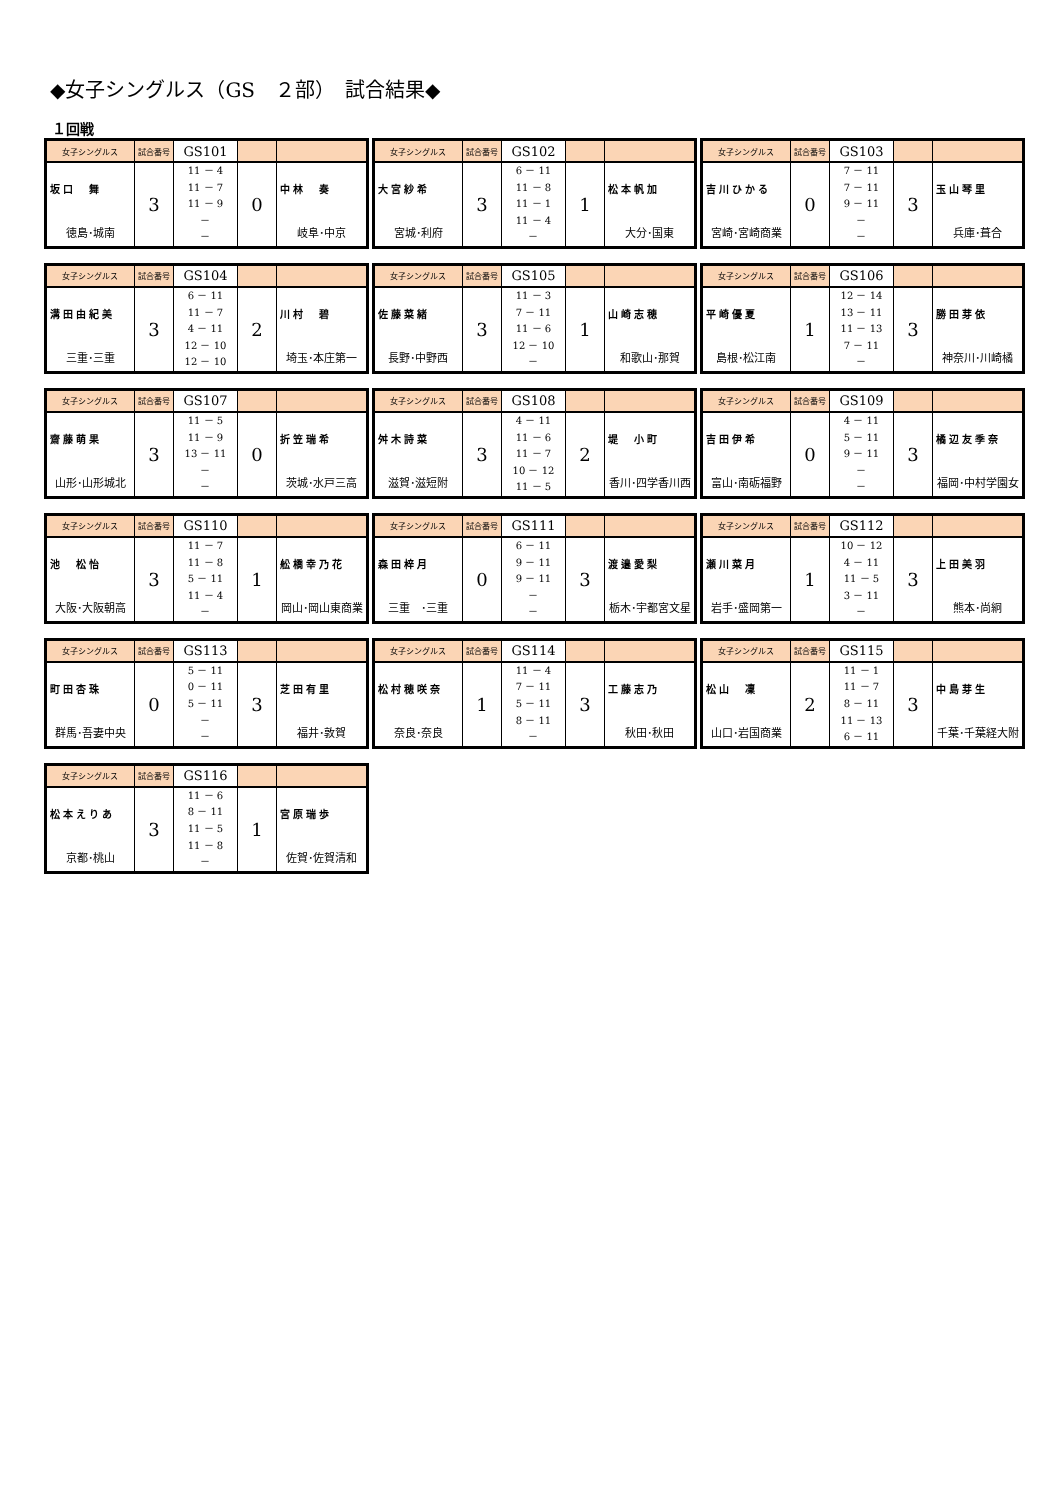◆女子シングルス（GS　２部）　試合結果◆
１回戦
| 女子シングルス | 試合番号 | GS101 | | |
| 坂口 舞 徳島･城南 | 3 | 11 － 4 11 － 7 11 － 9 － － | 0 | 中林 奏 岐阜･中京 |
| 女子シングルス | 試合番号 | GS102 | | |
| 大宮紗希 宮城･利府 | 3 | 6 － 11 11 － 8 11 － 1 11 － 4 － | 1 | 松本帆加 大分･国東 |
| 女子シングルス | 試合番号 | GS103 | | |
| 吉川ひかる 宮崎･宮崎商業 | 0 | 7 － 11 7 － 11 9 － 11 － － | 3 | 玉山琴里 兵庫･葺合 |
| 女子シングルス | 試合番号 | GS104 | | |
| 溝田由紀美 三重･三重 | 3 | 6 － 11 11 － 7 4 － 11 12 － 10 12 － 10 | 2 | 川村 碧 埼玉･本庄第一 |
| 女子シングルス | 試合番号 | GS105 | | |
| 佐藤菜緒 長野･中野西 | 3 | 11 － 3 7 － 11 11 － 6 12 － 10 － | 1 | 山崎志穂 和歌山･那賀 |
| 女子シングルス | 試合番号 | GS106 | | |
| 平崎優夏 島根･松江南 | 1 | 12 － 14 13 － 11 11 － 13 7 － 11 － | 3 | 勝田芽依 神奈川･川崎橘 |
| 女子シングルス | 試合番号 | GS107 | | |
| 齋藤萌果 山形･山形城北 | 3 | 11 － 5 11 － 9 13 － 11 － － | 0 | 折笠瑞希 茨城･水戸三高 |
| 女子シングルス | 試合番号 | GS108 | | |
| 舛木詩菜 滋賀･滋短附 | 3 | 4 － 11 11 － 6 11 － 7 10 － 12 11 － 5 | 2 | 堤 小町 香川･四学香川西 |
| 女子シングルス | 試合番号 | GS109 | | |
| 吉田伊希 富山･南砺福野 | 0 | 4 － 11 5 － 11 9 － 11 － － | 3 | 橘辺友季奈 福岡･中村学園女 |
| 女子シングルス | 試合番号 | GS110 | | |
| 池 松怡 大阪･大阪朝高 | 3 | 11 － 7 11 － 8 5 － 11 11 － 4 － | 1 | 舩橋幸乃花 岡山･岡山東商業 |
| 女子シングルス | 試合番号 | GS111 | | |
| 森田梓月 三重 ･三重 | 0 | 6 － 11 9 － 11 9 － 11 － － | 3 | 渡邉愛梨 栃木･宇都宮文星 |
| 女子シングルス | 試合番号 | GS112 | | |
| 瀬川菜月 岩手･盛岡第一 | 1 | 10 － 12 4 － 11 11 － 5 3 － 11 － | 3 | 上田美羽 熊本･尚絅 |
| 女子シングルス | 試合番号 | GS113 | | |
| 町田杏珠 群馬･吾妻中央 | 0 | 5 － 11 0 － 11 5 － 11 － － | 3 | 芝田有里 福井･敦賀 |
| 女子シングルス | 試合番号 | GS114 | | |
| 松村穂咲奈 奈良･奈良 | 1 | 11 － 4 7 － 11 5 － 11 8 － 11 － | 3 | 工藤志乃 秋田･秋田 |
| 女子シングルス | 試合番号 | GS115 | | |
| 松山 凜 山口･岩国商業 | 2 | 11 － 1 11 － 7 8 － 11 11 － 13 6 － 11 | 3 | 中島芽生 千葉･千葉経大附 |
| 女子シングルス | 試合番号 | GS116 | | |
| 松本えりあ 京都･桃山 | 3 | 11 － 6 8 － 11 11 － 5 11 － 8 － | 1 | 宮原瑞歩 佐賀･佐賀清和 |